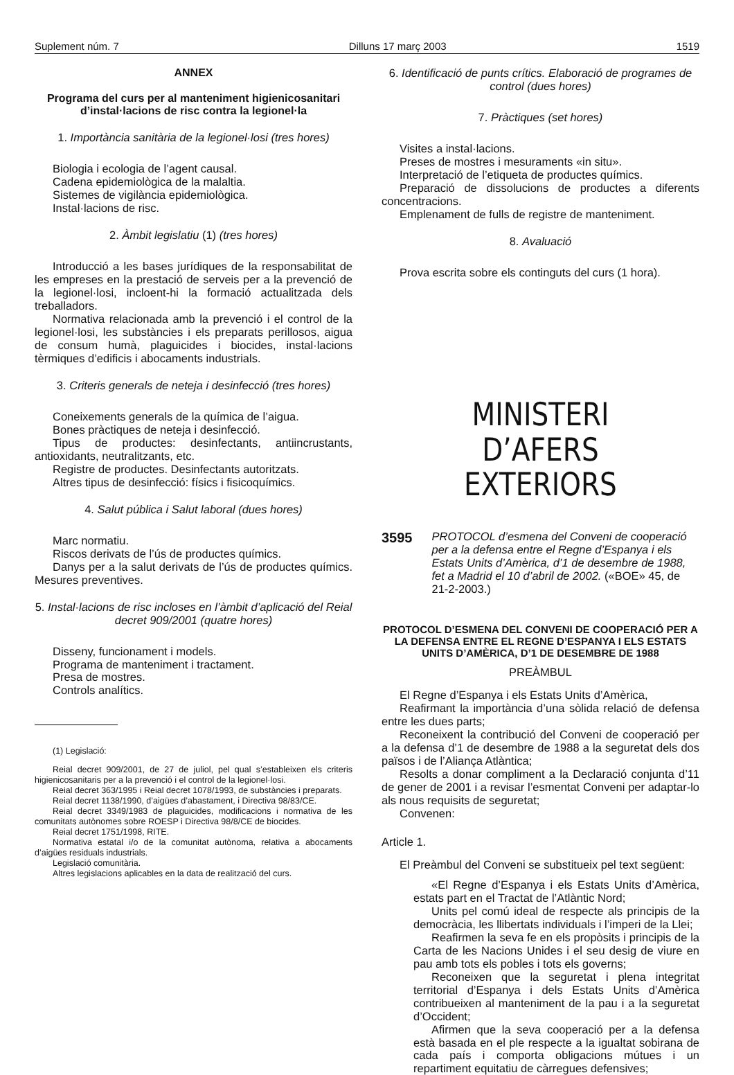Suplement núm. 7 Dilluns 17 març 2003 1519
ANNEX
Programa del curs per al manteniment higienicosanitari d’instal·lacions de risc contra la legionel·la
1. Importància sanitària de la legionel·losi (tres hores)
Biologia i ecologia de l’agent causal.
Cadena epidemiològica de la malaltia.
Sistemes de vigilància epidemiològica.
Instal·lacions de risc.
2. Àmbit legislatiu (1) (tres hores)
Introducció a les bases jurídiques de la responsabilitat de les empreses en la prestació de serveis per a la prevenció de la legionel·losi, incloent-hi la formació actualitzada dels treballadors.
Normativa relacionada amb la prevenció i el control de la legionel·losi, les substàncies i els preparats perillosos, aigua de consum humà, plaguicides i biocides, instal·lacions tèrmiques d’edificis i abocaments industrials.
3. Criteris generals de neteja i desinfecció (tres hores)
Coneixements generals de la química de l’aigua.
Bones pràctiques de neteja i desinfecció.
Tipus de productes: desinfectants, antiincrustants, antioxidants, neutralitzants, etc.
Registre de productes. Desinfectants autoritzats.
Altres tipus de desinfecció: físics i fisicoquímics.
4. Salut pública i Salut laboral (dues hores)
Marc normatiu.
Riscos derivats de l’ús de productes químics.
Danys per a la salut derivats de l’ús de productes químics. Mesures preventives.
5. Instal·lacions de risc incloses en l’àmbit d’aplicació del Reial decret 909/2001 (quatre hores)
Disseny, funcionament i models.
Programa de manteniment i tractament.
Presa de mostres.
Controls analítics.
(1) Legislació:
Reial decret 909/2001, de 27 de juliol, pel qual s’estableixen els criteris higienicosanitaris per a la prevenció i el control de la legionel·losi.
Reial decret 363/1995 i Reial decret 1078/1993, de substàncies i preparats.
Reial decret 1138/1990, d’aigües d’abastament, i Directiva 98/83/CE.
Reial decret 3349/1983 de plaguicides, modificacions i normativa de les comunitats autònomes sobre ROESP i Directiva 98/8/CE de biocides.
Reial decret 1751/1998, RITE.
Normativa estatal i/o de la comunitat autònoma, relativa a abocaments d’aigües residuals industrials.
Legislació comunitària.
Altres legislacions aplicables en la data de realització del curs.
6. Identificació de punts crítics. Elaboració de programes de control (dues hores)
7. Pràctiques (set hores)
Visites a instal·lacions.
Preses de mostres i mesuraments «in situ».
Interpretació de l’etiqueta de productes químics.
Preparació de dissolucions de productes a diferents concentracions.
Emplenament de fulls de registre de manteniment.
8. Avaluació
Prova escrita sobre els continguts del curs (1 hora).
MINISTERI
D’AFERS EXTERIORS
3595
PROTOCOL d’esmena del Conveni de cooperació per a la defensa entre el Regne d’Espanya i els Estats Units d’Amèrica, d’1 de desembre de 1988, fet a Madrid el 10 d’abril de 2002. («BOE» 45, de 21-2-2003.)
PROTOCOL D’ESMENA DEL CONVENI DE COOPERACIÓ PER A LA DEFENSA ENTRE EL REGNE D’ESPANYA I ELS ESTATS UNITS D’AMÈRICA, D’1 DE DESEMBRE DE 1988
PREÀMBUL
El Regne d’Espanya i els Estats Units d’Amèrica,
Reafirmant la importància d’una sòlida relació de defensa entre les dues parts;
Reconeixent la contribució del Conveni de cooperació per a la defensa d’1 de desembre de 1988 a la seguretat dels dos països i de l’Aliança Atlàntica;
Resolts a donar compliment a la Declaració conjunta d’11 de gener de 2001 i a revisar l’esmentat Conveni per adaptar-lo als nous requisits de seguretat;
Convenen:
Article 1.
El Preàmbul del Conveni se substitueix pel text següent:
«El Regne d’Espanya i els Estats Units d’Amèrica, estats part en el Tractat de l’Atlàntic Nord;
Units pel comú ideal de respecte als principis de la democràcia, les llibertats individuals i l’imperi de la Llei;
Reafirmen la seva fe en els propòsits i principis de la Carta de les Nacions Unides i el seu desig de viure en pau amb tots els pobles i tots els governs;
Reconeixen que la seguretat i plena integritat territorial d’Espanya i dels Estats Units d’Amèrica contribueixen al manteniment de la pau i a la seguretat d’Occident;
Afirmen que la seva cooperació per a la defensa està basada en el ple respecte a la igualtat sobirana de cada país i comporta obligacions mútues i un repartiment equitatiu de càrregues defensives;